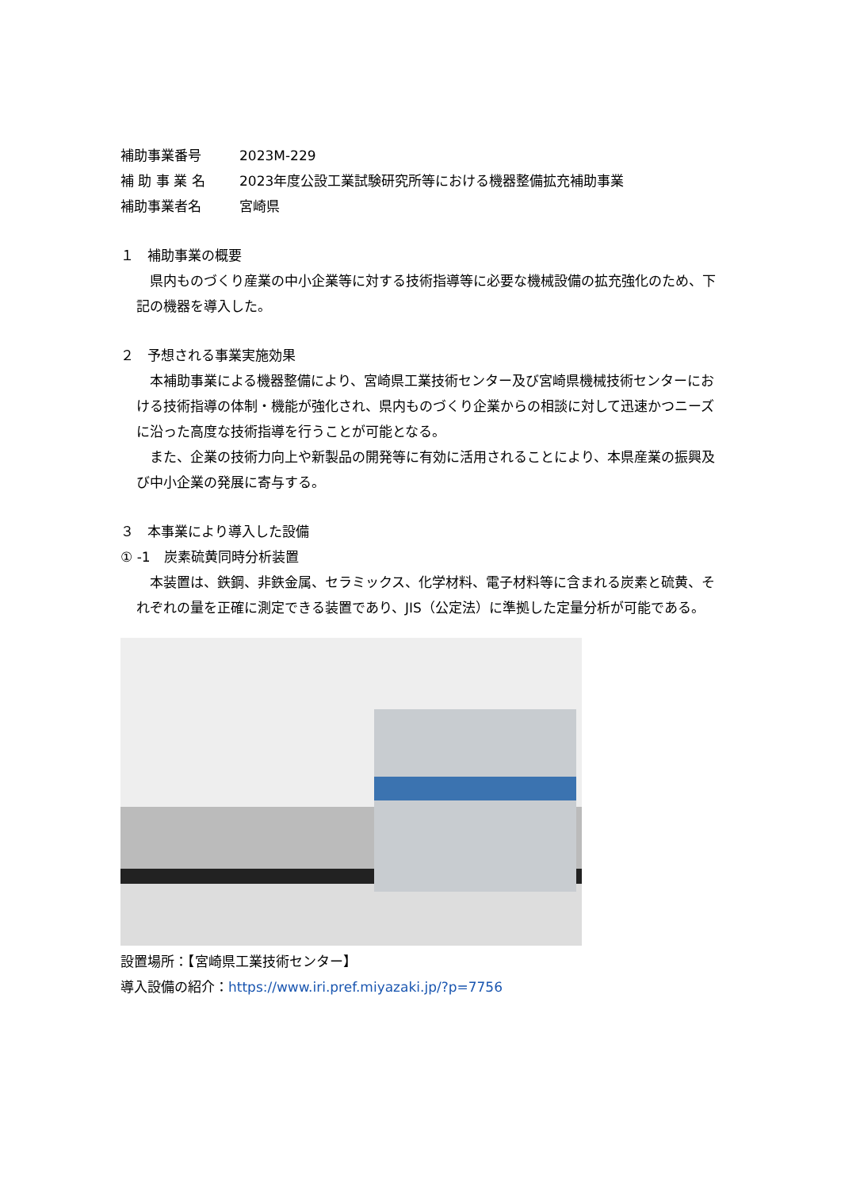補助事業番号 2023M-229
補 助 事 業 名 2023年度公設工業試験研究所等における機器整備拡充補助事業
補助事業者名 宮崎県
１　補助事業の概要
　県内ものづくり産業の中小企業等に対する技術指導等に必要な機械設備の拡充強化のため、下記の機器を導入した。
２　予想される事業実施効果
　本補助事業による機器整備により、宮崎県工業技術センター及び宮崎県機械技術センターにおける技術指導の体制・機能が強化され、県内ものづくり企業からの相談に対して迅速かつニーズに沿った高度な技術指導を行うことが可能となる。
　また、企業の技術力向上や新製品の開発等に有効に活用されることにより、本県産業の振興及び中小企業の発展に寄与する。
３　本事業により導入した設備
① -1　炭素硫黄同時分析装置
　本装置は、鉄鋼、非鉄金属、セラミックス、化学材料、電子材料等に含まれる炭素と硫黄、それぞれの量を正確に測定できる装置であり、JIS（公定法）に準拠した定量分析が可能である。
設置場所：【宮崎県工業技術センター】
導入設備の紹介：https://www.iri.pref.miyazaki.jp/?p=7756